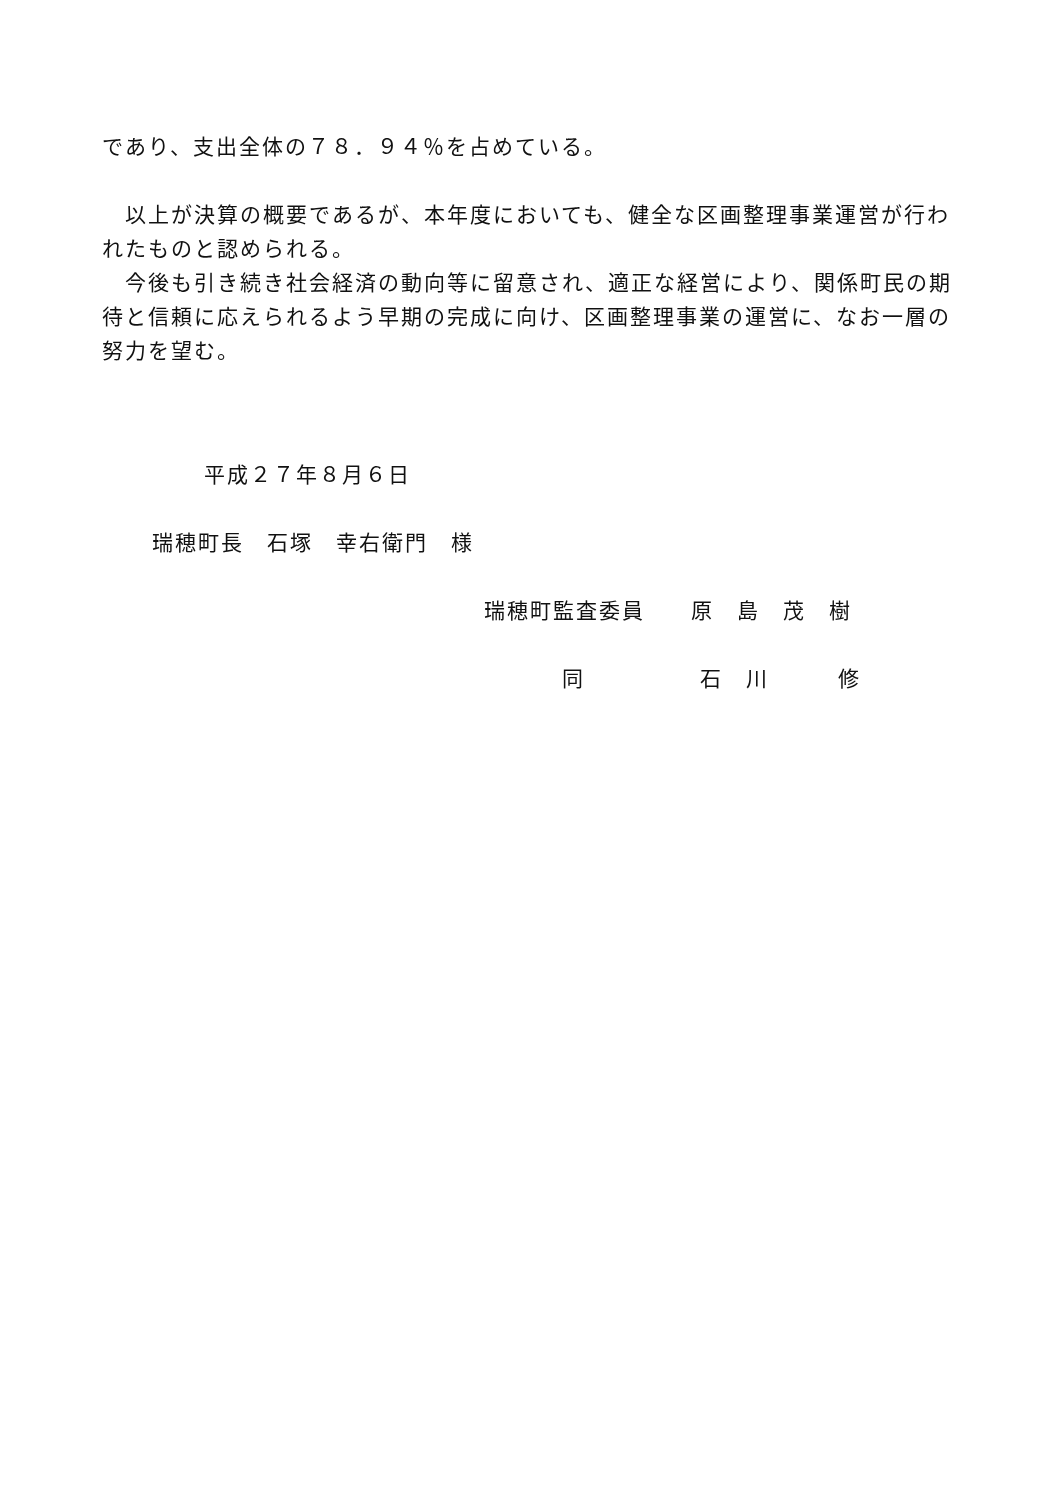であり、支出全体の７８．９４％を占めている。
　以上が決算の概要であるが、本年度においても、健全な区画整理事業運営が行われたものと認められる。
　今後も引き続き社会経済の動向等に留意され、適正な経営により、関係町民の期待と信頼に応えられるよう早期の完成に向け、区画整理事業の運営に、なお一層の努力を望む。
平成２７年８月６日
瑞穂町長　石塚　幸右衛門　様
瑞穂町監査委員　　原　島　茂　樹
同　　　　　石　川　　　修